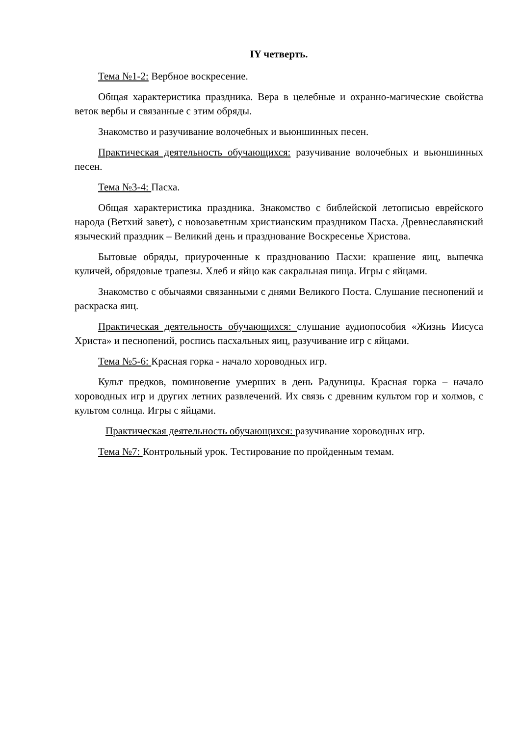IY четверть.
Тема №1-2: Вербное воскресение.
Общая характеристика праздника. Вера в целебные и охранно-магические свойства веток вербы и связанные с этим обряды.
Знакомство и разучивание волочебных и вьюншинных песен.
Практическая деятельность обучающихся: разучивание волочебных и вьюншинных песен.
Тема №3-4: Пасха.
Общая характеристика праздника. Знакомство с библейской летописью еврейского народа (Ветхий завет), с новозаветным христианским праздником Пасха. Древнеславянский языческий праздник – Великий день и празднование Воскресенье Христова.
Бытовые обряды, приуроченные к празднованию Пасхи: крашение яиц, выпечка куличей, обрядовые трапезы. Хлеб и яйцо как сакральная пища. Игры с яйцами.
Знакомство с обычаями связанными с днями Великого Поста. Слушание песнопений и раскраска яиц.
Практическая деятельность обучающихся: слушание аудиопособия «Жизнь Иисуса Христа» и песнопений, роспись пасхальных яиц, разучивание игр с яйцами.
Тема №5-6: Красная горка - начало хороводных игр.
Культ предков, поминовение умерших в день Радуницы. Красная горка – начало хороводных игр и других летних развлечений. Их связь с древним культом гор и холмов, с культом солнца. Игры с яйцами.
Практическая деятельность обучающихся: разучивание хороводных игр.
Тема №7: Контрольный урок. Тестирование по пройденным темам.